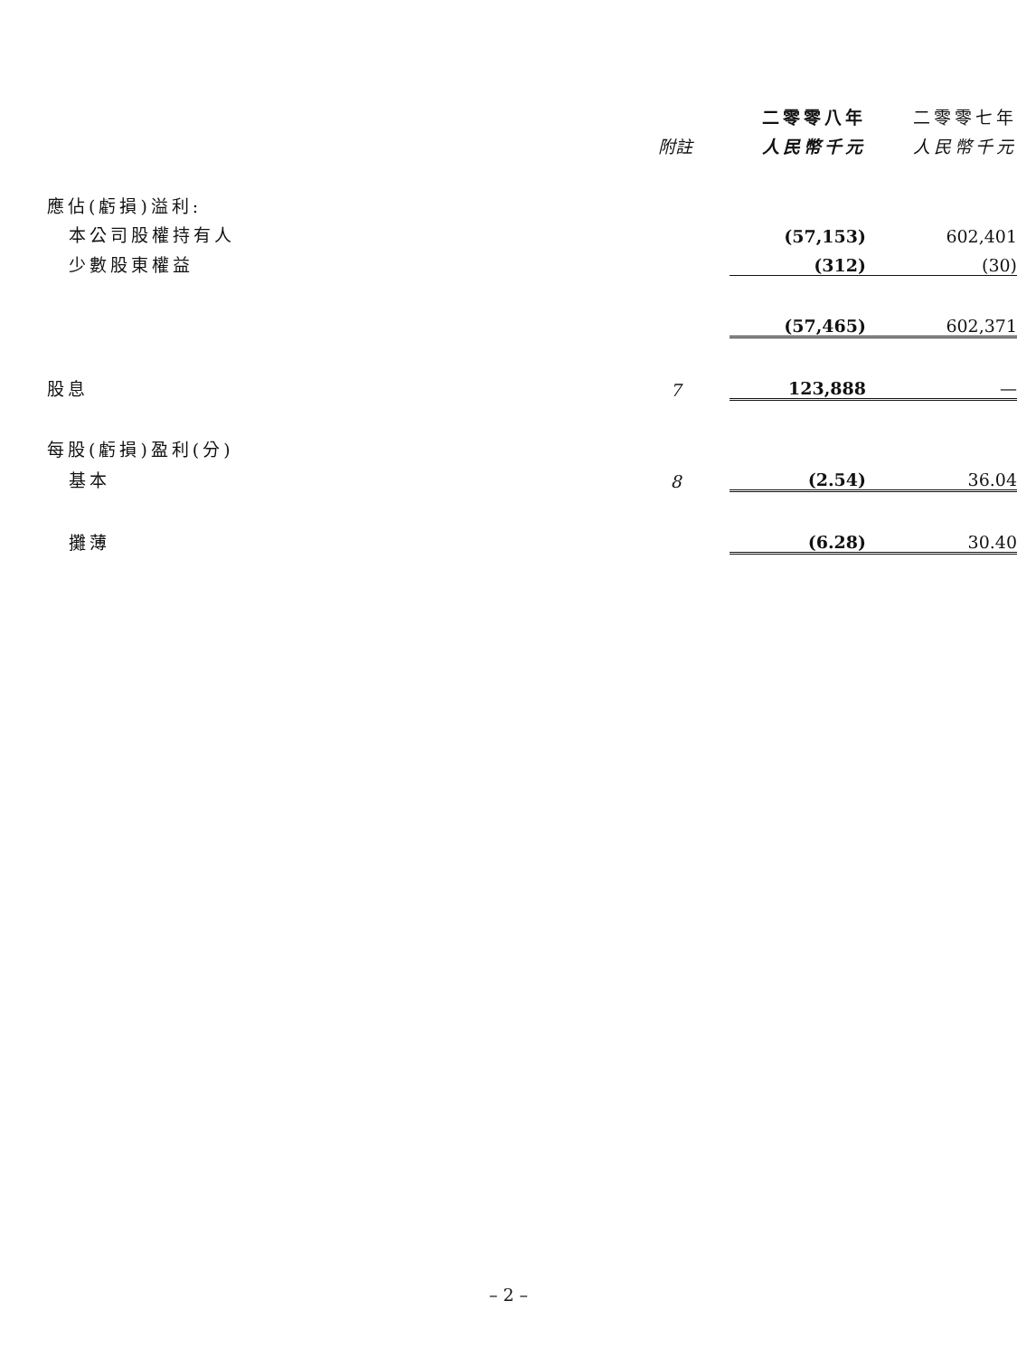| | | 二零零八年 | 二零零七年 |
| --- | --- | --- | --- |
| | 附註 | 人民幣千元 | 人民幣千元 |
| 應佔(虧損)溢利: | | | |
| 本公司股權持有人 | | (57,153) | 602,401 |
| 少數股東權益 | | (312) | (30) |
| | | (57,465) | 602,371 |
| 股息 | 7 | 123,888 | — |
| 每股(虧損)盈利(分) | | | |
| 基本 | 8 | (2.54) | 36.04 |
| 攤薄 | | (6.28) | 30.40 |
– 2 –